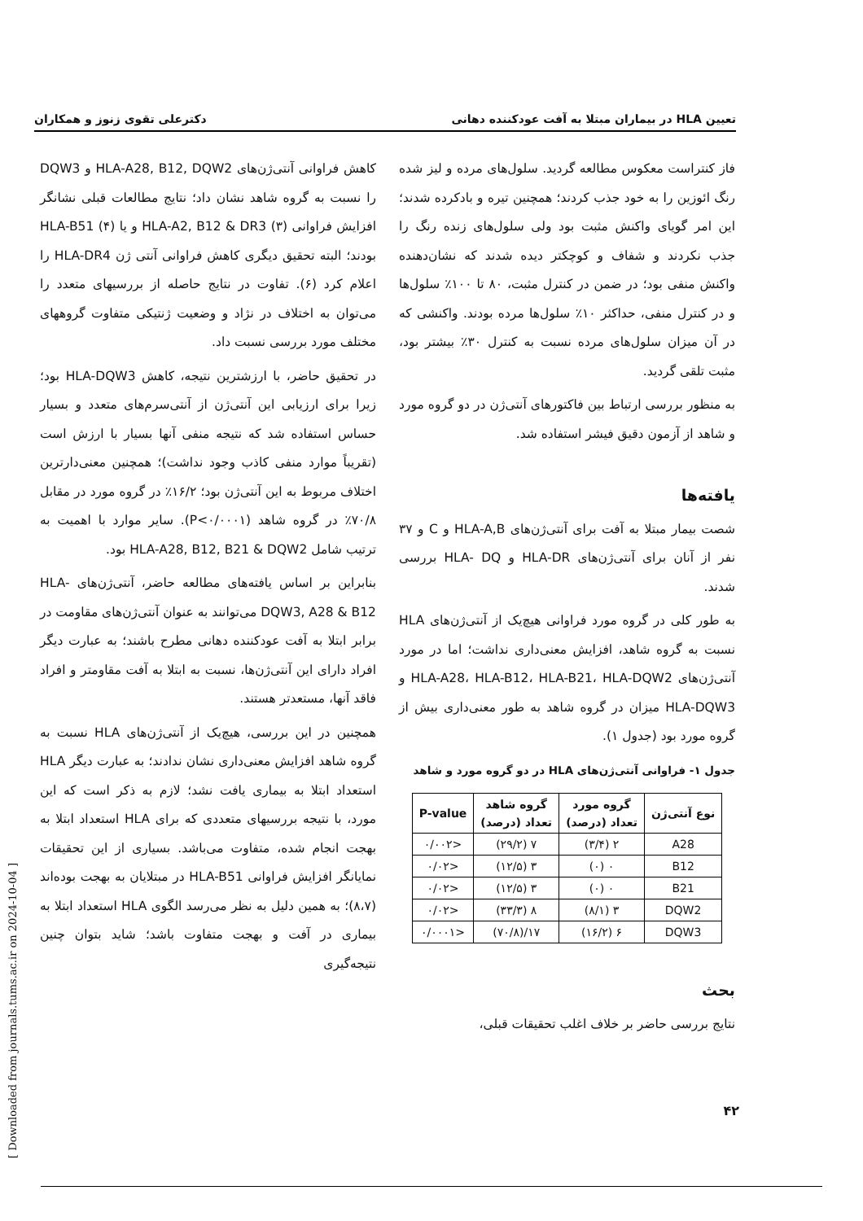تعیین HLA در بیماران مبتلا به آفت عودکننده دهانی دکترعلی تقوی زنوز و همکاران
فاز کنتراست معکوس مطالعه گردید. سلول‌های مرده و لیز شده رنگ ائوزین را به خود جذب کردند؛ همچنین تیره و بادکرده شدند؛ این امر گویای واکنش مثبت بود ولی سلول‌های زنده رنگ را جذب نکردند و شفاف و کوچکتر دیده شدند که نشان‌دهنده واکنش منفی بود؛ در ضمن در کنترل مثبت، ۸۰ تا ۱۰۰٪ سلول‌ها و در کنترل منفی، حداکثر ۱۰٪ سلول‌ها مرده بودند. واکنشی که در آن میزان سلول‌های مرده نسبت به کنترل ۳۰٪ بیشتر بود، مثبت تلقی گردید.
به منظور بررسی ارتباط بین فاکتورهای آنتی‌ژن در دو گروه مورد و شاهد از آزمون دقیق فیشر استفاده شد.
یافته‌ها
شصت بیمار مبتلا به آفت برای آنتی‌ژن‌های HLA-A,B و C و ۳۷ نفر از آنان برای آنتی‌ژن‌های HLA-DR و HLA- DQ بررسی شدند.
به طور کلی در گروه مورد فراوانی هیچ‌یک از آنتی‌ژن‌های HLA نسبت به گروه شاهد، افزایش معنی‌داری نداشت؛ اما در مورد آنتی‌ژن‌های HLA-A28، HLA-B12، HLA-B21، HLA-DQW2 و HLA-DQW3 میزان در گروه شاهد به طور معنی‌داری بیش از گروه مورد بود (جدول ۱).
جدول ۱- فراوانی آنتی‌ژن‌های HLA در دو گروه مورد و شاهد
| نوع آنتی‌ژن | گروه مورد تعداد (درصد) | گروه شاهد تعداد (درصد) | P-value |
| --- | --- | --- | --- |
| A28 | ۲ (۳/۴) | ۷ (۲۹/۲) | <۰/۰۰۲ |
| B12 | ۰ (۰) | ۳ (۱۲/۵) | <۰/۰۲ |
| B21 | ۰ (۰) | ۳ (۱۲/۵) | <۰/۰۲ |
| DQW2 | ۳ (۸/۱) | ۸ (۳۳/۳) | <۰/۰۲ |
| DQW3 | ۶ (۱۶/۲) | ۱۷/(۷۰/۸) | <۰/۰۰۰۱ |
بحث
نتایج بررسی حاضر بر خلاف اغلب تحقیقات قبلی،
کاهش فراوانی آنتی‌ژن‌های HLA-A28, B12, DQW2 و DQW3 را نسبت به گروه شاهد نشان داد؛ نتایج مطالعات قبلی نشانگر افزایش فراوانی HLA-A2, B12 & DR3 (۳) و یا HLA-B51 (۴) بودند؛ البته تحقیق دیگری کاهش فراوانی آنتی ژن HLA-DR4 را اعلام کرد (۶). تفاوت در نتایج حاصله از بررسیهای متعدد را می‌توان به اختلاف در نژاد و وضعیت ژنتیکی متفاوت گروههای مختلف مورد بررسی نسبت داد.
در تحقیق حاضر، با ارزشترین نتیجه، کاهش HLA-DQW3 بود؛ زیرا برای ارزیابی این آنتی‌ژن از آنتی‌سرم‌های متعدد و بسیار حساس استفاده شد که نتیجه منفی آنها بسیار با ارزش است (تقریباً موارد منفی کاذب وجود نداشت)؛ همچنین معنی‌دارترین اختلاف مربوط به این آنتی‌ژن بود؛ ۱۶/۲٪ در گروه مورد در مقابل ۷۰/۸٪ در گروه شاهد (P<۰/۰۰۰۱). سایر موارد با اهمیت به ترتیب شامل HLA-A28, B12, B21 & DQW2 بود.
بنابراین بر اساس یافته‌های مطالعه حاضر، آنتی‌ژن‌های HLA-DQW3, A28 & B12 می‌توانند به عنوان آنتی‌ژن‌های مقاومت در برابر ابتلا به آفت عودکننده دهانی مطرح باشند؛ به عبارت دیگر افراد دارای این آنتی‌ژن‌ها، نسبت به ابتلا به آفت مقاومتر و افراد فاقد آنها، مستعدتر هستند.
همچنین در این بررسی، هیچ‌یک از آنتی‌ژن‌های HLA نسبت به گروه شاهد افزایش معنی‌داری نشان ندادند؛ به عبارت دیگر HLA استعداد ابتلا به بیماری یافت نشد؛ لازم به ذکر است که این مورد، با نتیجه بررسیهای متعددی که برای HLA استعداد ابتلا به بهجت انجام شده، متفاوت می‌باشد. بسیاری از این تحقیقات نمایانگر افزایش فراوانی HLA-B51 در مبتلایان به بهجت بوده‌اند (۸،۷)؛ به همین دلیل به نظر می‌رسد الگوی HLA استعداد ابتلا به بیماری در آفت و بهجت متفاوت باشد؛ شاید بتوان چنین نتیجه‌گیری
۴۲
[ Downloaded from journals.tums.ac.ir on 2024-10-04 ]